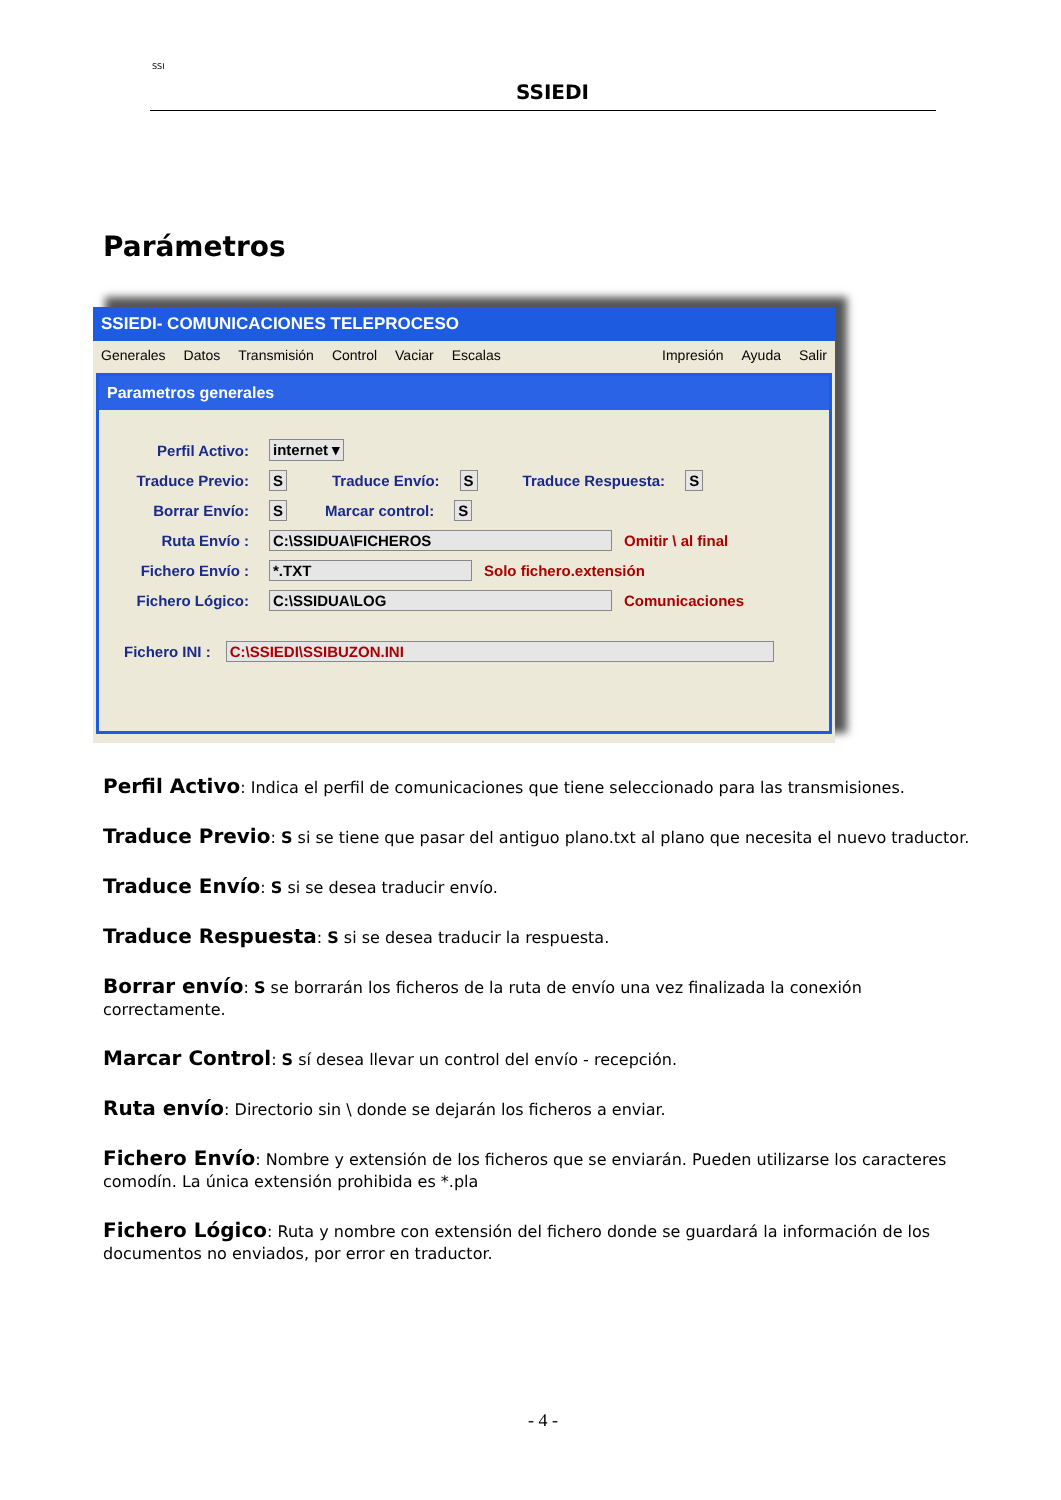SSI
SSIEDI
Parámetros
SSIEDI- COMUNICACIONES TELEPROCESO
Generales Datos Transmisión Control Vaciar Escalas Impresión Ayuda Salir
Parametros generales
Perfil Activo: internet ▾
Traduce Previo: S Traduce Envío: S Traduce Respuesta: S
Borrar Envío: S Marcar control: S
Ruta Envío : C:\SSIDUA\FICHEROS Omitir \ al final
Fichero Envío : *.TXT Solo fichero.extensión
Fichero Lógico: C:\SSIDUA\LOG Comunicaciones
Fichero INI : C:\SSIEDI\SSIBUZON.INI
Perfil Activo: Indica el perfil de comunicaciones que tiene seleccionado para las transmisiones.
Traduce Previo: S si se tiene que pasar del antiguo plano.txt al plano que necesita el nuevo traductor.
Traduce Envío: S si se desea traducir envío.
Traduce Respuesta: S si se desea traducir la respuesta.
Borrar envío: S se borrarán los ficheros de la ruta de envío una vez finalizada la conexión correctamente.
Marcar Control: S sí desea llevar un control del envío - recepción.
Ruta envío: Directorio sin \ donde se dejarán los ficheros a enviar.
Fichero Envío: Nombre y extensión de los ficheros que se enviarán. Pueden utilizarse los caracteres comodín. La única extensión prohibida es *.pla
Fichero Lógico: Ruta y nombre con extensión del fichero donde se guardará la información de los documentos no enviados, por error en traductor.
- 4 -